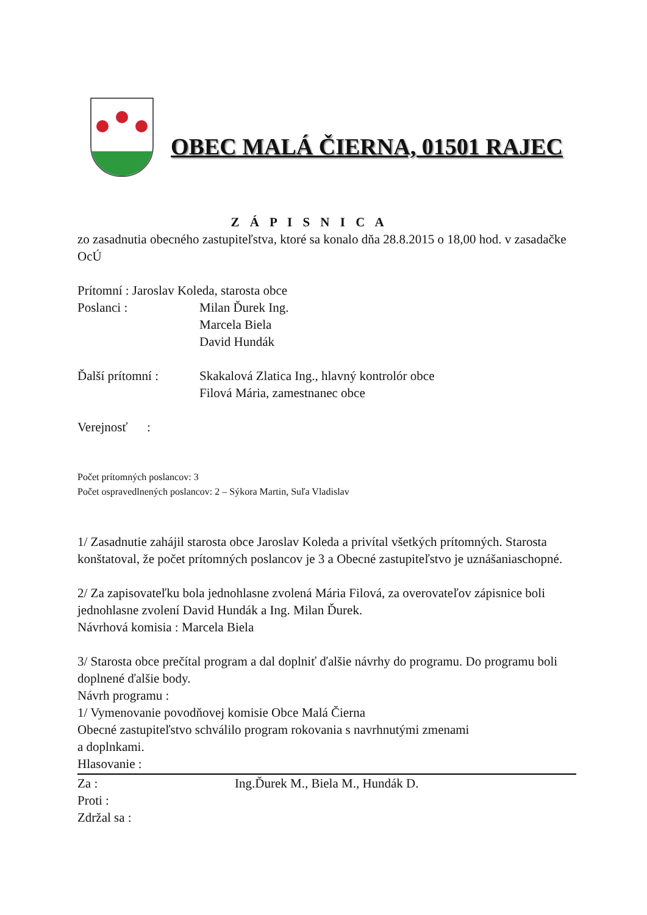OBEC MALÁ ČIERNA, 01501 RAJEC
Z Á P I S N I C A
zo zasadnutia obecného zastupiteľstva, ktoré sa konalo dňa 28.8.2015 o 18,00 hod. v zasadačke OcÚ
Prítomní : Jaroslav Koleda, starosta obce
Poslanci : Milan Ďurek Ing.
Marcela Biela
David Hundák
Ďalší prítomní : Skakalová Zlatica Ing., hlavný kontrolór obce
Filová Mária, zamestnanec obce
Verejnosť :
Počet prítomných poslancov: 3
Počet ospravedlnených poslancov: 2 – Sýkora Martin, Suľa Vladislav
1/ Zasadnutie zahájil starosta obce Jaroslav Koleda a privítal všetkých prítomných. Starosta konštatoval, že počet prítomných poslancov je 3 a Obecné zastupiteľstvo je uznášaniaschopné.
2/ Za zapisovateľku bola jednohlasne zvolená Mária Filová, za overovateľov zápisnice boli jednohlasne zvolení David Hundák a Ing. Milan Ďurek.
Návrhová komisia : Marcela Biela
3/ Starosta obce prečítal program a dal doplniť ďalšie návrhy do programu. Do programu boli doplnené ďalšie body.
Návrh programu :
1/ Vymenovanie povodňovej komisie Obce Malá Čierna
Obecné zastupiteľstvo schválilo program rokovania s navrhnutými zmenami
a doplnkami.
Hlasovanie :
Za : Ing.Ďurek M., Biela M., Hundák D.
Proti :
Zdržal sa :